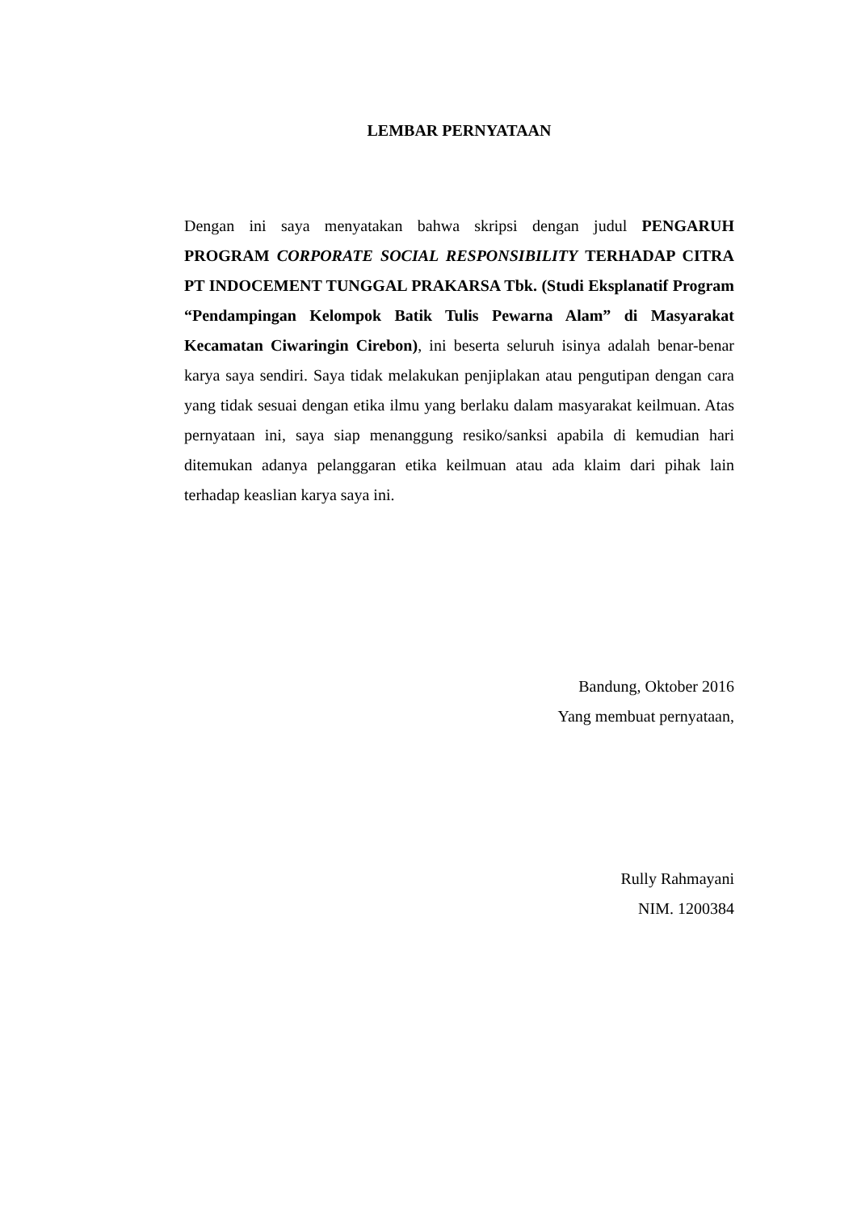LEMBAR PERNYATAAN
Dengan ini saya menyatakan bahwa skripsi dengan judul PENGARUH PROGRAM CORPORATE SOCIAL RESPONSIBILITY TERHADAP CITRA PT INDOCEMENT TUNGGAL PRAKARSA Tbk. (Studi Eksplanatif Program “Pendampingan Kelompok Batik Tulis Pewarna Alam” di Masyarakat Kecamatan Ciwaringin Cirebon), ini beserta seluruh isinya adalah benar-benar karya saya sendiri. Saya tidak melakukan penjiplakan atau pengutipan dengan cara yang tidak sesuai dengan etika ilmu yang berlaku dalam masyarakat keilmuan. Atas pernyataan ini, saya siap menanggung resiko/sanksi apabila di kemudian hari ditemukan adanya pelanggaran etika keilmuan atau ada klaim dari pihak lain terhadap keaslian karya saya ini.
Bandung, Oktober 2016
Yang membuat pernyataan,
Rully Rahmayani
NIM. 1200384